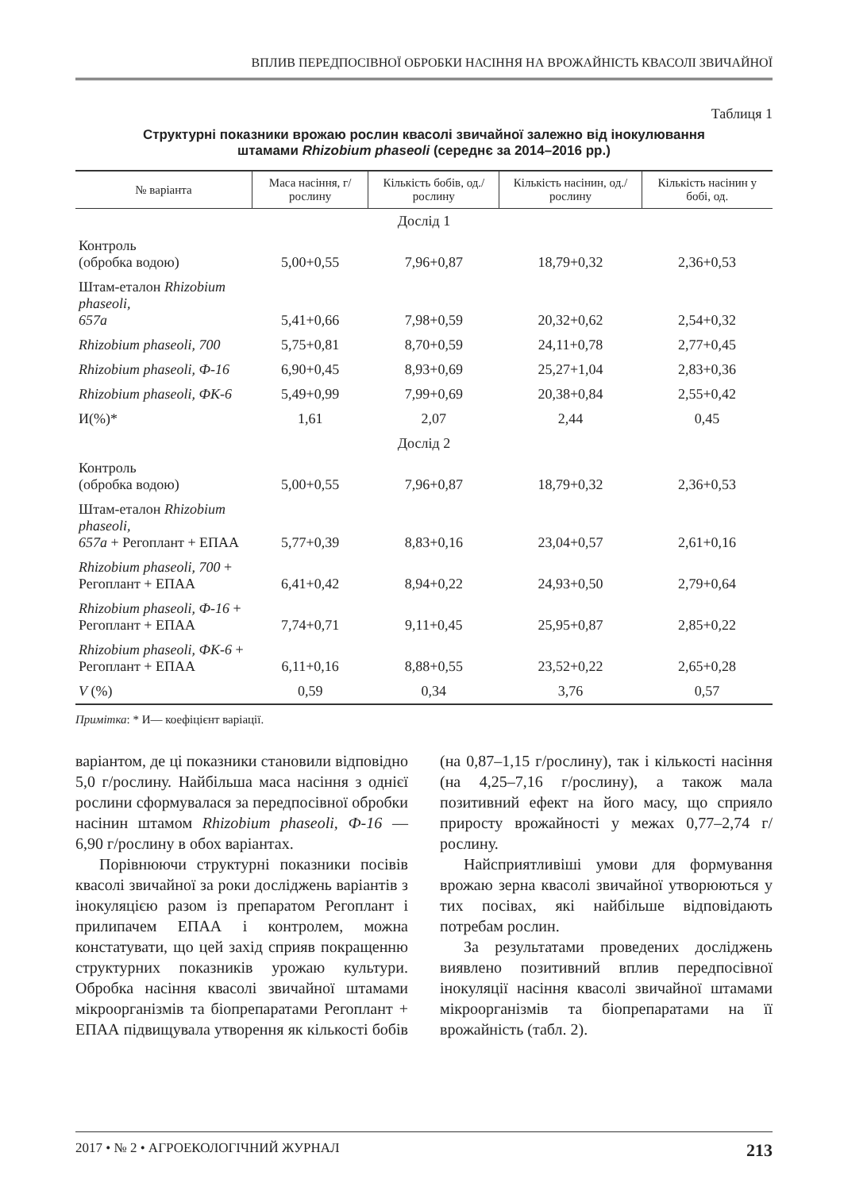ВПЛИВ ПЕРЕДПОСІВНОЇ ОБРОБКИ НАСІННЯ НА ВРОЖАЙНІСТЬ КВАСОЛІ ЗВИЧАЙНОЇ
Таблиця 1
Структурні показники врожаю рослин квасолі звичайної залежно від інокулювання
штамами Rhizobium phaseoli (середнє за 2014–2016 рр.)
| № варіанта | Маса насіння, г/рослину | Кількість бобів, од./рослину | Кількість насінин, од./рослину | Кількість насінин у бобі, од. |
| --- | --- | --- | --- | --- |
| Дослід 1 | | | | |
| Контроль (обробка водою) | 5,00+0,55 | 7,96+0,87 | 18,79+0,32 | 2,36+0,53 |
| Штам-еталон Rhizobium phaseoli, 657а | 5,41+0,66 | 7,98+0,59 | 20,32+0,62 | 2,54+0,32 |
| Rhizobium phaseoli, 700 | 5,75+0,81 | 8,70+0,59 | 24,11+0,78 | 2,77+0,45 |
| Rhizobium phaseoli, Ф-16 | 6,90+0,45 | 8,93+0,69 | 25,27+1,04 | 2,83+0,36 |
| Rhizobium phaseoli, ФК-6 | 5,49+0,99 | 7,99+0,69 | 20,38+0,84 | 2,55+0,42 |
| И(%)* | 1,61 | 2,07 | 2,44 | 0,45 |
| Дослід 2 | | | | |
| Контроль (обробка водою) | 5,00+0,55 | 7,96+0,87 | 18,79+0,32 | 2,36+0,53 |
| Штам-еталон Rhizobium phaseoli, 657а + Регоплант + ЕПАА | 5,77+0,39 | 8,83+0,16 | 23,04+0,57 | 2,61+0,16 |
| Rhizobium phaseoli, 700 + Регоплант + ЕПАА | 6,41+0,42 | 8,94+0,22 | 24,93+0,50 | 2,79+0,64 |
| Rhizobium phaseoli, Ф-16 + Регоплант + ЕПАА | 7,74+0,71 | 9,11+0,45 | 25,95+0,87 | 2,85+0,22 |
| Rhizobium phaseoli, ФК-6 + Регоплант + ЕПАА | 6,11+0,16 | 8,88+0,55 | 23,52+0,22 | 2,65+0,28 |
| V (%) | 0,59 | 0,34 | 3,76 | 0,57 |
Примітка: * И— коефіцієнт варіації.
варіантом, де ці показники становили відповідно 5,0 г/рослину. Найбільша маса насіння з однієї рослини сформувалася за передпосівної обробки насінин штамом Rhizobium phaseoli, Ф-16 — 6,90 г/рослину в обох варіантах.
Порівнюючи структурні показники посівів квасолі звичайної за роки досліджень варіантів з інокуляцією разом із препаратом Регоплант і прилипачем ЕПАА і контролем, можна констатувати, що цей захід сприяв покращенню структурних показників урожаю культури. Обробка насіння квасолі звичайної штамами мікроорганізмів та біопрепаратами Регоплант + ЕПАА підвищувала утворення як кількості бобів (на 0,87–1,15 г/рослину), так і кількості насіння (на 4,25–7,16 г/рослину), а також мала позитивний ефект на його масу, що сприяло приросту врожайності у межах 0,77–2,74 г/рослину.
Найсприятливіші умови для формування врожаю зерна квасолі звичайної утворюються у тих посівах, які найбільше відповідають потребам рослин.
За результатами проведених досліджень виявлено позитивний вплив передпосівної інокуляції насіння квасолі звичайної штамами мікроорганізмів та біопрепаратами на її врожайність (табл. 2).
2017 • № 2 • АГРОЕКОЛОГІЧНИЙ ЖУРНАЛ 213